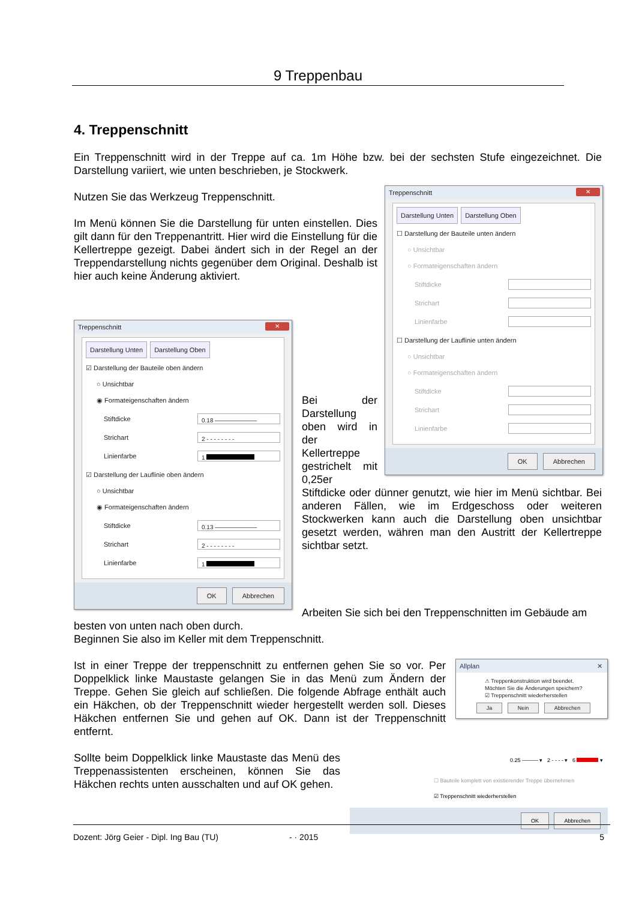9 Treppenbau
4. Treppenschnitt
Ein Treppenschnitt wird in der Treppe auf ca. 1m Höhe bzw. bei der sechsten Stufe eingezeichnet. Die Darstellung variiert, wie unten beschrieben, je Stockwerk.
Treppenschnitt ✕
Darstellung Unten Darstellung Oben
☐ Darstellung der Bauteile unten ändern
○ Unsichtbar
○ Formateigenschaften ändern
Stiftdicke
Strichart
Linienfarbe
☐ Darstellung der Lauflinie unten ändern
○ Unsichtbar
○ Formateigenschaften ändern
Stiftdicke
Strichart
Linienfarbe
OK Abbrechen
Nutzen Sie das Werkzeug Treppenschnitt.
Im Menü können Sie die Darstellung für unten einstellen. Dies gilt dann für den Treppenantritt. Hier wird die Einstellung für die Kellertreppe gezeigt. Dabei ändert sich in der Regel an der Treppendarstellung nichts gegenüber dem Original. Deshalb ist hier auch keine Änderung aktiviert.
Treppenschnitt ✕
Darstellung Unten Darstellung Oben
☑ Darstellung der Bauteile oben ändern
○ Unsichtbar
◉ Formateigenschaften ändern
Stiftdicke 0.18 ———————
Strichart 2 - - - - - - - -
Linienfarbe 1
☑ Darstellung der Lauflinie oben ändern
○ Unsichtbar
◉ Formateigenschaften ändern
Stiftdicke 0.13 ———————
Strichart 2 - - - - - - - -
Linienfarbe 1
OK Abbrechen
Bei der Darstellung oben wird in der Kellertreppe gestrichelt mit 0,25er Stiftdicke oder dünner genutzt, wie hier im Menü sichtbar. Bei anderen Fällen, wie im Erdgeschoss oder weiteren Stockwerken kann auch die Darstellung oben unsichtbar gesetzt werden, währen man den Austritt der Kellertreppe sichtbar setzt.
Arbeiten Sie sich bei den Treppenschnitten im Gebäude am besten von unten nach oben durch.
Beginnen Sie also im Keller mit dem Treppenschnitt.
Allplan ✕
⚠ Treppenkonstruktion wird beendet.
Möchten Sie die Änderungen speichern?
☑ Treppenschnitt wiederherstellen
Ja Nein Abbrechen
Ist in einer Treppe der treppenschnitt zu entfernen gehen Sie so vor. Per Doppelklick linke Maustaste gelangen Sie in das Menü zum Ändern der Treppe. Gehen Sie gleich auf schließen. Die folgende Abfrage enthält auch ein Häkchen, ob der Treppenschnitt wieder hergestellt werden soll. Dieses Häkchen entfernen Sie und gehen auf OK. Dann ist der Treppenschnitt entfernt.
0.25 ——— ▾ 2 - - - - ▾ 6 ▾
☐ Bauteile komplett von existierender Treppe übernehmen
☑ Treppenschnitt wiederherstellen
OK Abbrechen
Sollte beim Doppelklick linke Maustaste das Menü des Treppenassistenten erscheinen, können Sie das Häkchen rechts unten ausschalten und auf OK gehen.
Dozent: Jörg Geier - Dipl. Ing Bau (TU) - · 2015 5